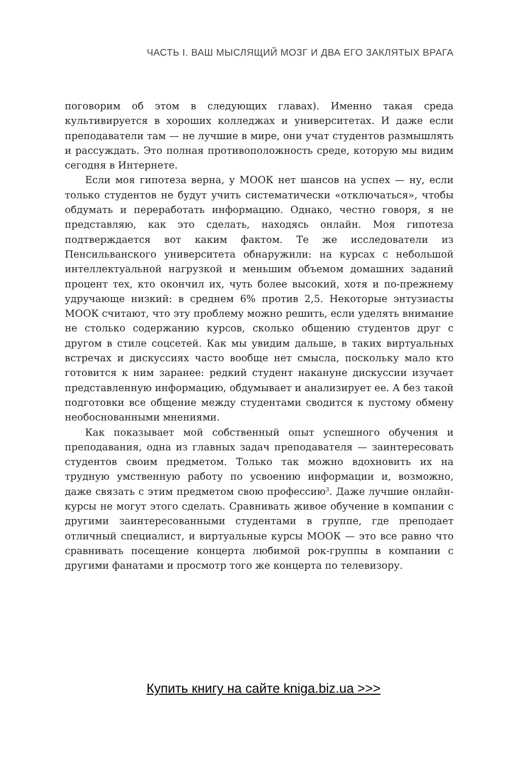ЧАСТЬ I. ВАШ МЫСЛЯЩИЙ МОЗГ И ДВА ЕГО ЗАКЛЯТЫХ ВРАГА
поговорим об этом в следующих главах). Именно такая среда культивируется в хороших колледжах и университетах. И даже если преподаватели там — не лучшие в мире, они учат студентов размышлять и рассуждать. Это полная противоположность среде, которую мы видим сегодня в Интернете.
Если моя гипотеза верна, у МООК нет шансов на успех — ну, если только студентов не будут учить систематически «отключаться», чтобы обдумать и переработать информацию. Однако, честно говоря, я не представляю, как это сделать, находясь онлайн. Моя гипотеза подтверждается вот каким фактом. Те же исследователи из Пенсильванского университета обнаружили: на курсах с небольшой интеллектуальной нагрузкой и меньшим объемом домашних заданий процент тех, кто окончил их, чуть более высокий, хотя и по-прежнему удручающе низкий: в среднем 6% против 2,5. Некоторые энтузиасты МООК считают, что эту проблему можно решить, если уделять внимание не столько содержанию курсов, сколько общению студентов друг с другом в стиле соцсетей. Как мы увидим дальше, в таких виртуальных встречах и дискуссиях часто вообще нет смысла, поскольку мало кто готовится к ним заранее: редкий студент накануне дискуссии изучает представленную информацию, обдумывает и анализирует ее. А без такой подготовки все общение между студентами сводится к пустому обмену необоснованными мнениями.
Как показывает мой собственный опыт успешного обучения и преподавания, одна из главных задач преподавателя — заинтересовать студентов своим предметом. Только так можно вдохновить их на трудную умственную работу по усвоению информации и, возможно, даже связать с этим предметом свою профессию<sup>3</sup>. Даже лучшие онлайн-курсы не могут этого сделать. Сравнивать живое обучение в компании с другими заинтересованными студентами в группе, где преподает отличный специалист, и виртуальные курсы МООК — это все равно что сравнивать посещение концерта любимой рок-группы в компании с другими фанатами и просмотр того же концерта по телевизору.
Купить книгу на сайте kniga.biz.ua >>>